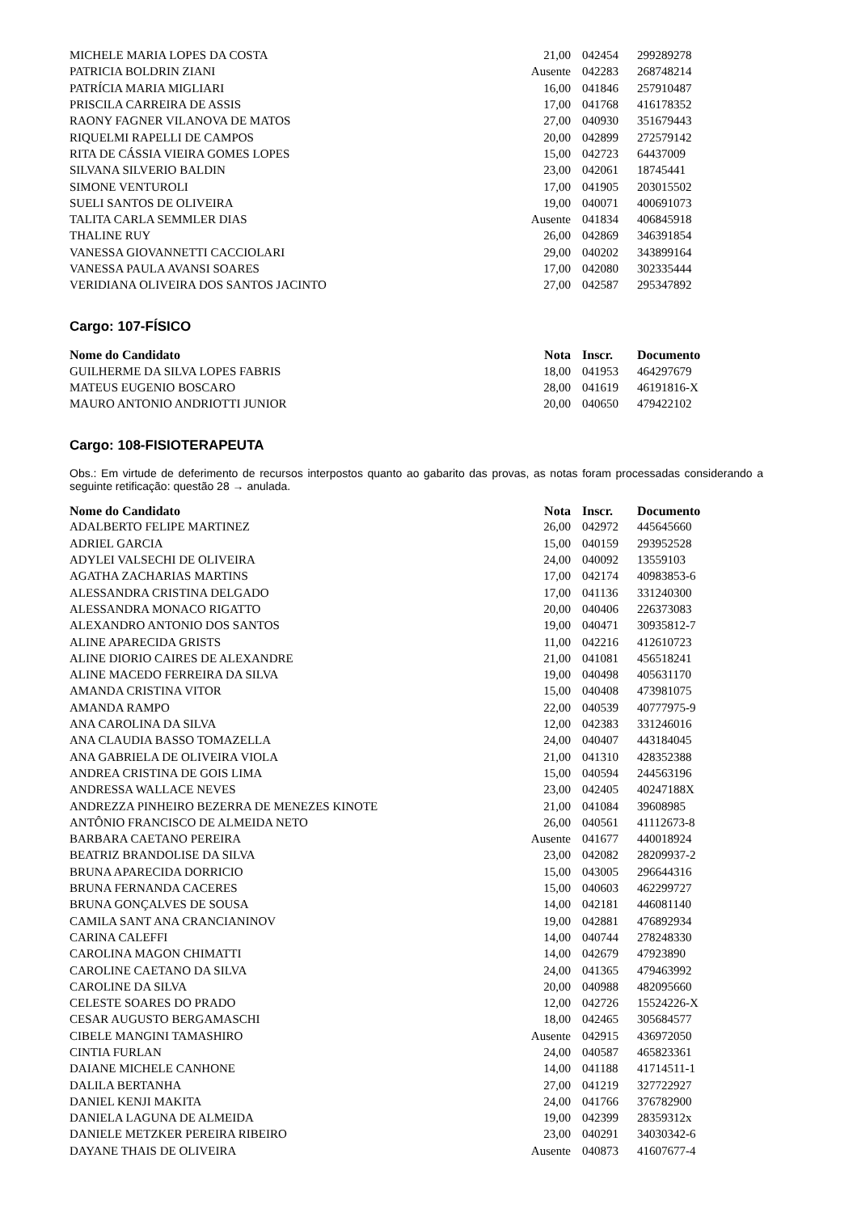| MICHELE MARIA LOPES DA COSTA | 21,00 | 042454 | 299289278 |
| PATRICIA BOLDRIN ZIANI | Ausente | 042283 | 268748214 |
| PATRÍCIA MARIA MIGLIARI | 16,00 | 041846 | 257910487 |
| PRISCILA CARREIRA DE ASSIS | 17,00 | 041768 | 416178352 |
| RAONY FAGNER VILANOVA DE MATOS | 27,00 | 040930 | 351679443 |
| RIQUELMI RAPELLI DE CAMPOS | 20,00 | 042899 | 272579142 |
| RITA DE CÁSSIA VIEIRA GOMES LOPES | 15,00 | 042723 | 64437009 |
| SILVANA SILVERIO BALDIN | 23,00 | 042061 | 18745441 |
| SIMONE VENTUROLI | 17,00 | 041905 | 203015502 |
| SUELI SANTOS DE OLIVEIRA | 19,00 | 040071 | 400691073 |
| TALITA CARLA SEMMLER DIAS | Ausente | 041834 | 406845918 |
| THALINE RUY | 26,00 | 042869 | 346391854 |
| VANESSA GIOVANNETTI CACCIOLARI | 29,00 | 040202 | 343899164 |
| VANESSA PAULA AVANSI SOARES | 17,00 | 042080 | 302335444 |
| VERIDIANA OLIVEIRA DOS SANTOS JACINTO | 27,00 | 042587 | 295347892 |
Cargo: 107-FÍSICO
| Nome do Candidato | Nota | Inscr. | Documento |
| --- | --- | --- | --- |
| GUILHERME DA SILVA LOPES FABRIS | 18,00 | 041953 | 464297679 |
| MATEUS EUGENIO BOSCARO | 28,00 | 041619 | 46191816-X |
| MAURO ANTONIO ANDRIOTTI JUNIOR | 20,00 | 040650 | 479422102 |
Cargo: 108-FISIOTERAPEUTA
Obs.: Em virtude de deferimento de recursos interpostos quanto ao gabarito das provas, as notas foram processadas considerando a seguinte retificação: questão 28 → anulada.
| Nome do Candidato | Nota | Inscr. | Documento |
| --- | --- | --- | --- |
| ADALBERTO FELIPE MARTINEZ | 26,00 | 042972 | 445645660 |
| ADRIEL GARCIA | 15,00 | 040159 | 293952528 |
| ADYLEI VALSECHI DE OLIVEIRA | 24,00 | 040092 | 13559103 |
| AGATHA ZACHARIAS MARTINS | 17,00 | 042174 | 40983853-6 |
| ALESSANDRA CRISTINA DELGADO | 17,00 | 041136 | 331240300 |
| ALESSANDRA MONACO RIGATTO | 20,00 | 040406 | 226373083 |
| ALEXANDRO ANTONIO DOS SANTOS | 19,00 | 040471 | 30935812-7 |
| ALINE APARECIDA GRISTS | 11,00 | 042216 | 412610723 |
| ALINE DIORIO CAIRES DE ALEXANDRE | 21,00 | 041081 | 456518241 |
| ALINE MACEDO FERREIRA DA SILVA | 19,00 | 040498 | 405631170 |
| AMANDA CRISTINA VITOR | 15,00 | 040408 | 473981075 |
| AMANDA RAMPO | 22,00 | 040539 | 40777975-9 |
| ANA CAROLINA DA SILVA | 12,00 | 042383 | 331246016 |
| ANA CLAUDIA BASSO TOMAZELLA | 24,00 | 040407 | 443184045 |
| ANA GABRIELA DE OLIVEIRA VIOLA | 21,00 | 041310 | 428352388 |
| ANDREA CRISTINA DE GOIS LIMA | 15,00 | 040594 | 244563196 |
| ANDRESSA WALLACE NEVES | 23,00 | 042405 | 40247188X |
| ANDREZZA PINHEIRO BEZERRA DE MENEZES KINOTE | 21,00 | 041084 | 39608985 |
| ANTÔNIO FRANCISCO DE ALMEIDA NETO | 26,00 | 040561 | 41112673-8 |
| BARBARA CAETANO PEREIRA | Ausente | 041677 | 440018924 |
| BEATRIZ BRANDOLISE DA SILVA | 23,00 | 042082 | 28209937-2 |
| BRUNA APARECIDA DORRICIO | 15,00 | 043005 | 296644316 |
| BRUNA FERNANDA CACERES | 15,00 | 040603 | 462299727 |
| BRUNA GONÇALVES DE SOUSA | 14,00 | 042181 | 446081140 |
| CAMILA SANT ANA CRANCIANINOV | 19,00 | 042881 | 476892934 |
| CARINA CALEFFI | 14,00 | 040744 | 278248330 |
| CAROLINA MAGON CHIMATTI | 14,00 | 042679 | 47923890 |
| CAROLINE CAETANO DA SILVA | 24,00 | 041365 | 479463992 |
| CAROLINE DA SILVA | 20,00 | 040988 | 482095660 |
| CELESTE SOARES DO PRADO | 12,00 | 042726 | 15524226-X |
| CESAR AUGUSTO BERGAMASCHI | 18,00 | 042465 | 305684577 |
| CIBELE MANGINI TAMASHIRO | Ausente | 042915 | 436972050 |
| CINTIA FURLAN | 24,00 | 040587 | 465823361 |
| DAIANE MICHELE CANHONE | 14,00 | 041188 | 41714511-1 |
| DALILA BERTANHA | 27,00 | 041219 | 327722927 |
| DANIEL KENJI MAKITA | 24,00 | 041766 | 376782900 |
| DANIELA LAGUNA DE ALMEIDA | 19,00 | 042399 | 28359312x |
| DANIELE METZKER PEREIRA RIBEIRO | 23,00 | 040291 | 34030342-6 |
| DAYANE THAIS DE OLIVEIRA | Ausente | 040873 | 41607677-4 |